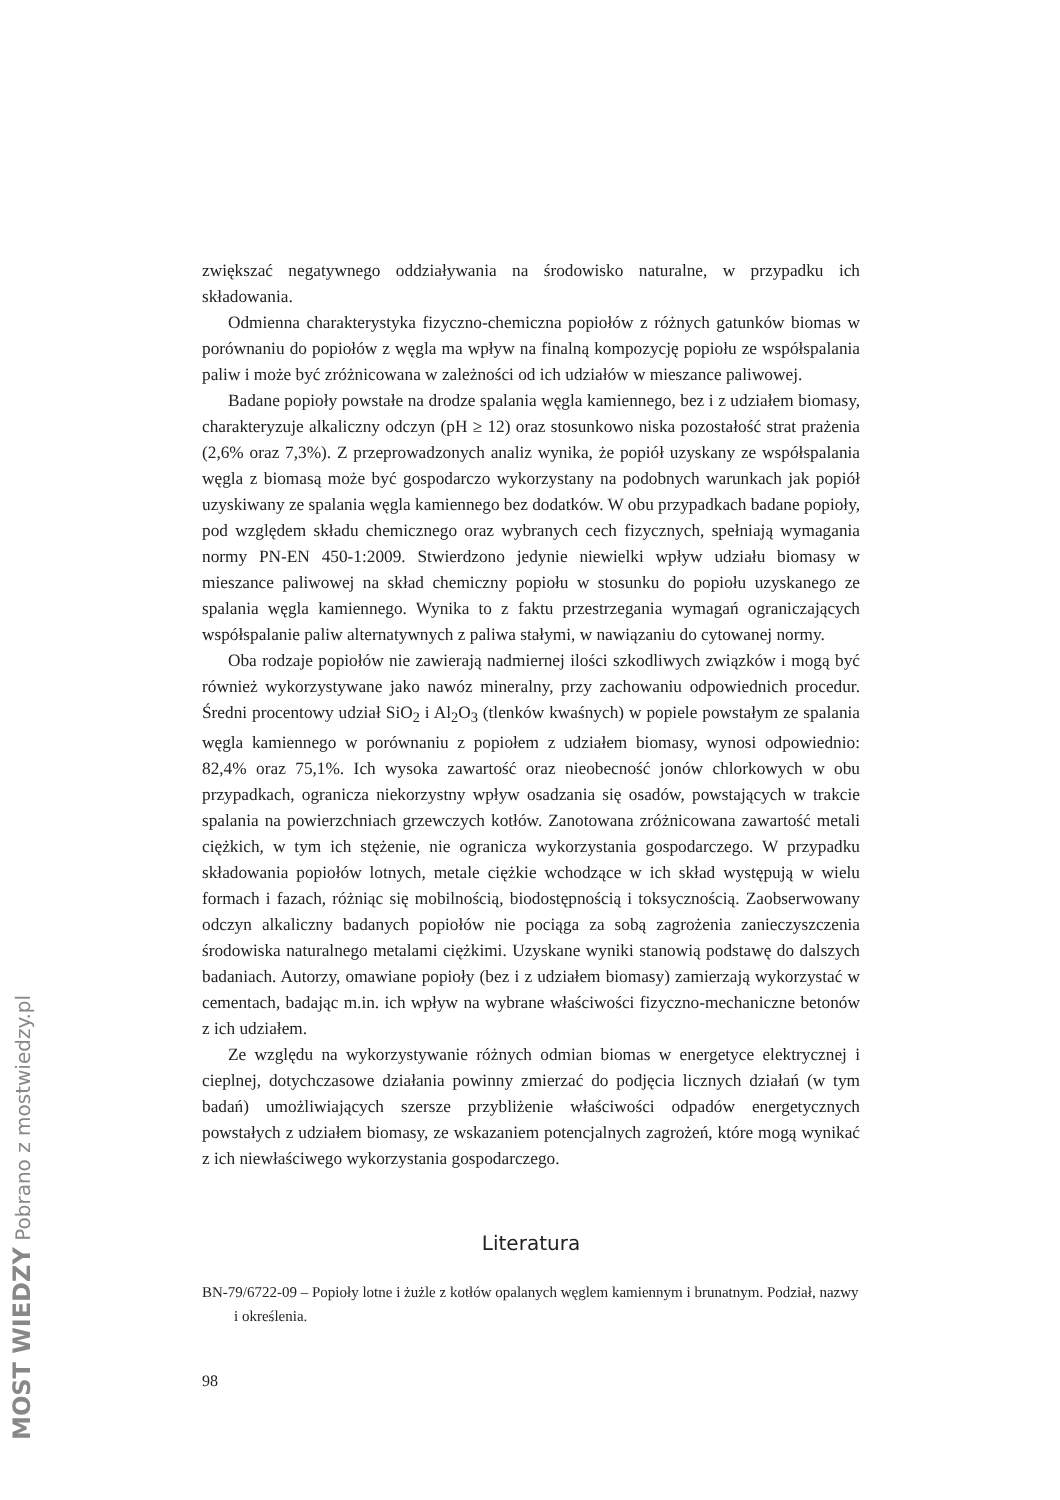zwiększać negatywnego oddziaływania na środowisko naturalne, w przypadku ich składowania.
Odmienna charakterystyka fizyczno-chemiczna popiołów z różnych gatunków biomas w porównaniu do popiołów z węgla ma wpływ na finalną kompozycję popiołu ze współspalania paliw i może być zróżnicowana w zależności od ich udziałów w mieszance paliwowej.
Badane popioły powstałe na drodze spalania węgla kamiennego, bez i z udziałem biomasy, charakteryzuje alkaliczny odczyn (pH ≥ 12) oraz stosunkowo niska pozostałość strat prażenia (2,6% oraz 7,3%). Z przeprowadzonych analiz wynika, że popiół uzyskany ze współspalania węgla z biomasą może być gospodarczo wykorzystany na podobnych warunkach jak popiół uzyskiwany ze spalania węgla kamiennego bez dodatków. W obu przypadkach badane popioły, pod względem składu chemicznego oraz wybranych cech fizycznych, spełniają wymagania normy PN-EN 450-1:2009. Stwierdzono jedynie niewielki wpływ udziału biomasy w mieszance paliwowej na skład chemiczny popiołu w stosunku do popiołu uzyskanego ze spalania węgla kamiennego. Wynika to z faktu przestrzegania wymagań ograniczających współspalanie paliw alternatywnych z paliwa stałymi, w nawiązaniu do cytowanej normy.
Oba rodzaje popiołów nie zawierają nadmiernej ilości szkodliwych związków i mogą być również wykorzystywane jako nawóz mineralny, przy zachowaniu odpowiednich procedur. Średni procentowy udział SiO<sub>2</sub> i Al<sub>2</sub>O<sub>3</sub> (tlenków kwaśnych) w popiele powstałym ze spalania węgla kamiennego w porównaniu z popiołem z udziałem biomasy, wynosi odpowiednio: 82,4% oraz 75,1%. Ich wysoka zawartość oraz nieobecność jonów chlorkowych w obu przypadkach, ogranicza niekorzystny wpływ osadzania się osadów, powstających w trakcie spalania na powierzchniach grzewczych kotłów. Zanotowana zróżnicowana zawartość metali ciężkich, w tym ich stężenie, nie ogranicza wykorzystania gospodarczego. W przypadku składowania popiołów lotnych, metale ciężkie wchodzące w ich skład występują w wielu formach i fazach, różniąc się mobilnością, biodostępnością i toksycznością. Zaobserwowany odczyn alkaliczny badanych popiołów nie pociąga za sobą zagrożenia zanieczyszczenia środowiska naturalnego metalami ciężkimi. Uzyskane wyniki stanowią podstawę do dalszych badaniach. Autorzy, omawiane popioły (bez i z udziałem biomasy) zamierzają wykorzystać w cementach, badając m.in. ich wpływ na wybrane właściwości fizyczno-mechaniczne betonów z ich udziałem.
Ze względu na wykorzystywanie różnych odmian biomas w energetyce elektrycznej i cieplnej, dotychczasowe działania powinny zmierzać do podjęcia licznych działań (w tym badań) umożliwiających szersze przybliżenie właściwości odpadów energetycznych powstałych z udziałem biomasy, ze wskazaniem potencjalnych zagrożeń, które mogą wynikać z ich niewłaściwego wykorzystania gospodarczego.
Literatura
BN-79/6722-09 – Popioły lotne i żużle z kotłów opalanych węglem kamiennym i brunatnym. Podział, nazwy i określenia.
98
MOST WIEDZY Pobrano z mostwiedzy.pl